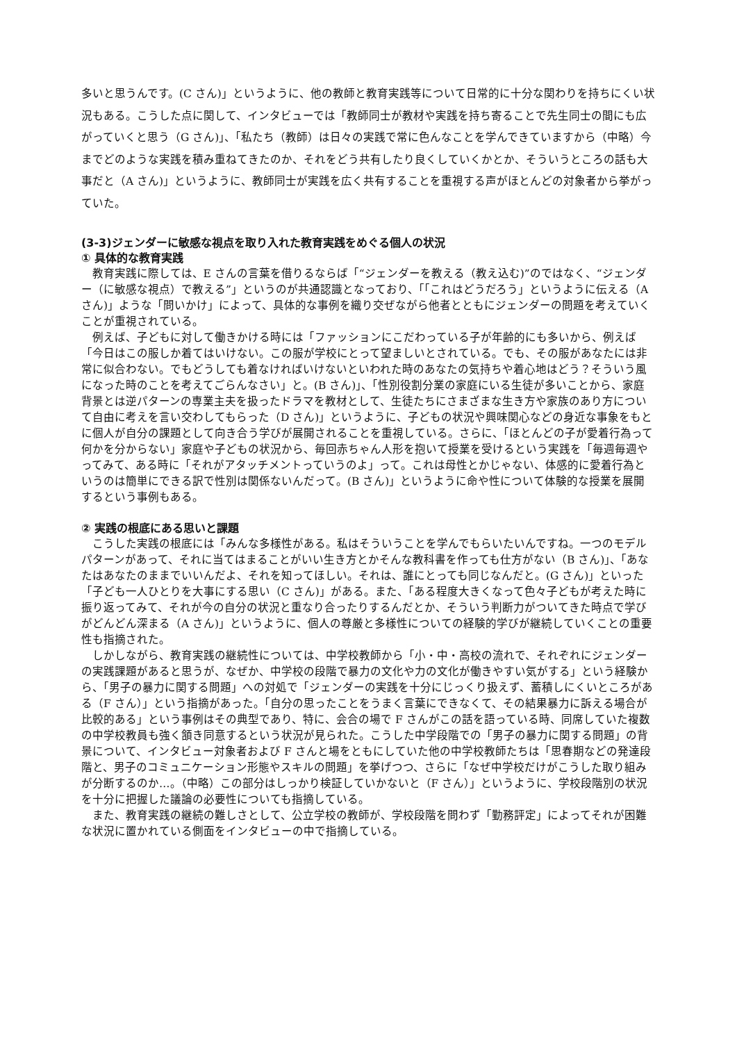多いと思うんです。(C さん)」というように、他の教師と教育実践等について日常的に十分な関わりを持ちにくい状況もある。こうした点に関して、インタビューでは「教師同士が教材や実践を持ち寄ることで先生同士の間にも広がっていくと思う（G さん)」、「私たち（教師）は日々の実践で常に色んなことを学んできていますから（中略）今までどのような実践を積み重ねてきたのか、それをどう共有したり良くしていくかとか、そういうところの話も大事だと（A さん)」というように、教師同士が実践を広く共有することを重視する声がほとんどの対象者から挙がっていた。
(3-3)ジェンダーに敏感な視点を取り入れた教育実践をめぐる個人の状況
① 具体的な教育実践
教育実践に際しては、E さんの言葉を借りるならば「“ジェンダーを教える（教え込む)”のではなく、“ジェンダー（に敏感な視点）で教える”」というのが共通認識となっており、「「これはどうだろう」というように伝える（A さん)」ような「問いかけ」によって、具体的な事例を織り交ぜながら他者とともにジェンダーの問題を考えていくことが重視されている。
例えば、子どもに対して働きかける時には「ファッションにこだわっている子が年齢的にも多いから、例えば「今日はこの服しか着てはいけない。この服が学校にとって望ましいとされている。でも、その服があなたには非常に似合わない。でもどうしても着なければいけないといわれた時のあなたの気持ちや着心地はどう？そういう風になった時のことを考えてごらんなさい」と。(B さん)」、「性別役割分業の家庭にいる生徒が多いことから、家庭背景とは逆パターンの専業主夫を扱ったドラマを教材として、生徒たちにさまざまな生き方や家族のあり方について自由に考えを言い交わしてもらった（D さん)」というように、子どもの状況や興味関心などの身近な事象をもとに個人が自分の課題として向き合う学びが展開されることを重視している。さらに、「ほとんどの子が愛着行為って何かを分からない」家庭や子どもの状況から、毎回赤ちゃん人形を抱いて授業を受けるという実践を「毎週毎週やってみて、ある時に「それがアタッチメントっていうのよ」って。これは母性とかじゃない、体感的に愛着行為というのは簡単にできる訳で性別は関係ないんだって。(B さん)」というように命や性について体験的な授業を展開するという事例もある。
② 実践の根底にある思いと課題
こうした実践の根底には「みんな多様性がある。私はそういうことを学んでもらいたいんですね。一つのモデルパターンがあって、それに当てはまることがいい生き方とかそんな教科書を作っても仕方がない（B さん)」、「あなたはあなたのままでいいんだよ、それを知ってほしい。それは、誰にとっても同じなんだと。(G さん)」といった「子ども一人ひとりを大事にする思い（C さん)」がある。また、「ある程度大きくなって色々子どもが考えた時に振り返ってみて、それが今の自分の状況と重なり合ったりするんだとか、そういう判断力がついてきた時点で学びがどんどん深まる（A さん)」というように、個人の尊厳と多様性についての経験的学びが継続していくことの重要性も指摘された。
しかしながら、教育実践の継続性については、中学校教師から「小・中・高校の流れで、それぞれにジェンダーの実践課題があると思うが、なぜか、中学校の段階で暴力の文化や力の文化が働きやすい気がする」という経験から、「男子の暴力に関する問題」への対処で「ジェンダーの実践を十分にじっくり扱えず、蓄積しにくいところがある（F さん）」という指摘があった。「自分の思ったことをうまく言葉にできなくて、その結果暴力に訴える場合が比較的ある」という事例はその典型であり、特に、会合の場で F さんがこの話を語っている時、同席していた複数の中学校教員も強く頷き同意するという状況が見られた。こうした中学段階での「男子の暴力に関する問題」の背景について、インタビュー対象者および F さんと場をともにしていた他の中学校教師たちは「思春期などの発達段階と、男子のコミュニケーション形態やスキルの問題」を挙げつつ、さらに「なぜ中学校だけがこうした取り組みが分断するのか…。（中略）この部分はしっかり検証していかないと（F さん）」というように、学校段階別の状況を十分に把握した議論の必要性についても指摘している。
また、教育実践の継続の難しさとして、公立学校の教師が、学校段階を問わず「勤務評定」によってそれが困難な状況に置かれている側面をインタビューの中で指摘している。